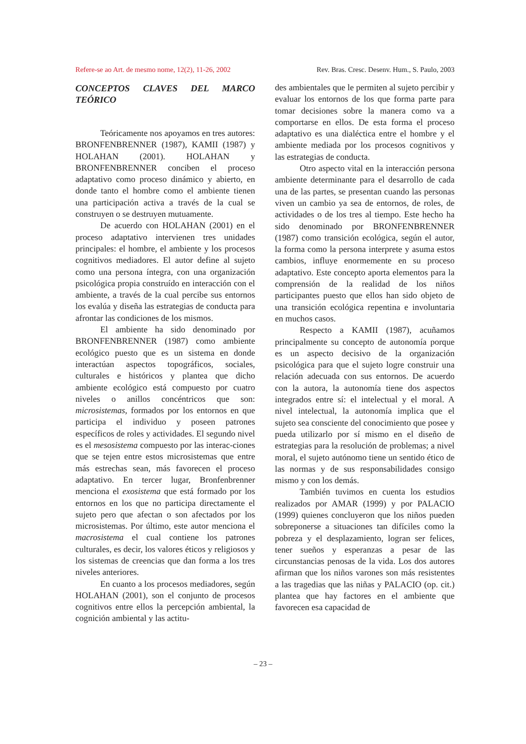Refere-se ao Art. de mesmo nome, 12(2), 11-26, 2002 Rev. Bras. Cresc. Desenv. Hum., S. Paulo, 2003
CONCEPTOS CLAVES DEL MARCO TEÓRICO
Teóricamente nos apoyamos en tres autores: BRONFENBRENNER (1987), KAMII (1987) y HOLAHAN (2001). HOLAHAN y BRONFENBRENNER conciben el proceso adaptativo como proceso dinámico y abierto, en donde tanto el hombre como el ambiente tienen una participación activa a través de la cual se construyen o se destruyen mutuamente.
De acuerdo con HOLAHAN (2001) en el proceso adaptativo intervienen tres unidades principales: el hombre, el ambiente y los procesos cognitivos mediadores. El autor define al sujeto como una persona íntegra, con una organización psicológica propia construído en interacción con el ambiente, a través de la cual percibe sus entornos los evalúa y diseña las estrategias de conducta para afrontar las condiciones de los mismos.
El ambiente ha sido denominado por BRONFENBRENNER (1987) como ambiente ecológico puesto que es un sistema en donde interactúan aspectos topográficos, sociales, culturales e históricos y plantea que dicho ambiente ecológico está compuesto por cuatro niveles o anillos concéntricos que son: microsistemas, formados por los entornos en que participa el individuo y poseen patrones específicos de roles y actividades. El segundo nivel es el mesosistema compuesto por las interac-ciones que se tejen entre estos microsistemas que entre más estrechas sean, más favorecen el proceso adaptativo. En tercer lugar, Bronfenbrenner menciona el exosistema que está formado por los entornos en los que no participa directamente el sujeto pero que afectan o son afectados por los microsistemas. Por último, este autor menciona el macrosistema el cual contiene los patrones culturales, es decir, los valores éticos y religiosos y los sistemas de creencias que dan forma a los tres niveles anteriores.
En cuanto a los procesos mediadores, según HOLAHAN (2001), son el conjunto de procesos cognitivos entre ellos la percepción ambiental, la cognición ambiental y las actitu-
des ambientales que le permiten al sujeto percibir y evaluar los entornos de los que forma parte para tomar decisiones sobre la manera como va a comportarse en ellos. De esta forma el proceso adaptativo es una dialéctica entre el hombre y el ambiente mediada por los procesos cognitivos y las estrategias de conducta.
Otro aspecto vital en la interacción persona ambiente determinante para el desarrollo de cada una de las partes, se presentan cuando las personas viven un cambio ya sea de entornos, de roles, de actividades o de los tres al tiempo. Este hecho ha sido denominado por BRONFENBRENNER (1987) como transición ecológica, según el autor, la forma como la persona interprete y asuma estos cambios, influye enormemente en su proceso adaptativo. Este concepto aporta elementos para la comprensión de la realidad de los niños participantes puesto que ellos han sido objeto de una transición ecológica repentina e involuntaria en muchos casos.
Respecto a KAMII (1987), acuñamos principalmente su concepto de autonomía porque es un aspecto decisivo de la organización psicológica para que el sujeto logre construir una relación adecuada con sus entornos. De acuerdo con la autora, la autonomía tiene dos aspectos integrados entre sí: el intelectual y el moral. A nivel intelectual, la autonomía implica que el sujeto sea consciente del conocimiento que posee y pueda utilizarlo por sí mismo en el diseño de estrategias para la resolución de problemas; a nivel moral, el sujeto autónomo tiene un sentido ético de las normas y de sus responsabilidades consigo mismo y con los demás.
También tuvimos en cuenta los estudios realizados por AMAR (1999) y por PALACIO (1999) quienes concluyeron que los niños pueden sobreponerse a situaciones tan difíciles como la pobreza y el desplazamiento, logran ser felices, tener sueños y esperanzas a pesar de las circunstancias penosas de la vida. Los dos autores afirman que los niños varones son más resistentes a las tragedias que las niñas y PALACIO (op. cit.) plantea que hay factores en el ambiente que favorecen esa capacidad de
– 23 –